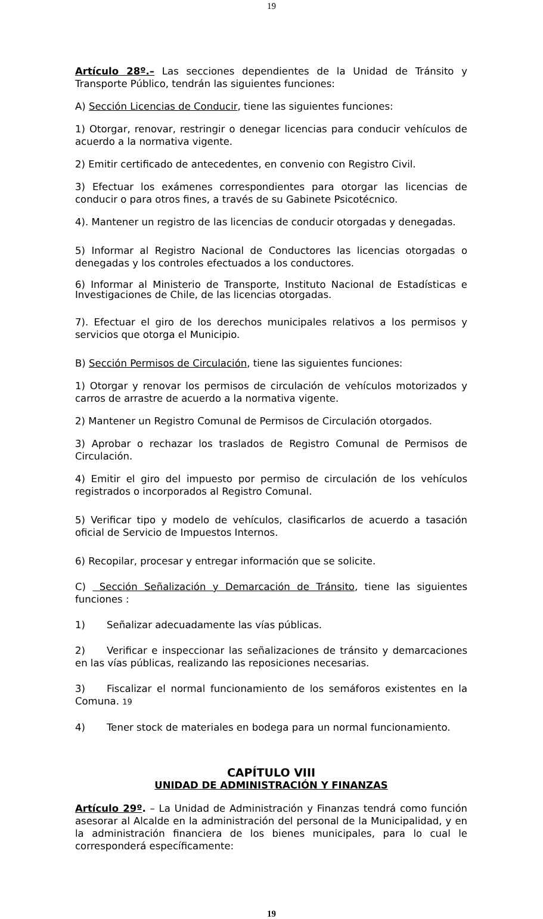19
Artículo 28º.– Las secciones dependientes de la Unidad de Tránsito y Transporte Público, tendrán las siguientes funciones:
A) Sección Licencias de Conducir, tiene las siguientes funciones:
1) Otorgar, renovar, restringir o denegar licencias para conducir vehículos de acuerdo a la normativa vigente.
2) Emitir certificado de antecedentes, en convenio con Registro Civil.
3) Efectuar los exámenes correspondientes para otorgar las licencias de conducir o para otros fines, a través de su Gabinete Psicotécnico.
4). Mantener un registro de las licencias de conducir otorgadas y denegadas.
5) Informar al Registro Nacional de Conductores las licencias otorgadas o denegadas y los controles efectuados a los conductores.
6) Informar al Ministerio de Transporte, Instituto Nacional de Estadísticas e Investigaciones de Chile, de las licencias otorgadas.
7). Efectuar el giro de los derechos municipales relativos a los permisos y servicios que otorga el Municipio.
B) Sección Permisos de Circulación, tiene las siguientes funciones:
1) Otorgar y renovar los permisos de circulación de vehículos motorizados y carros de arrastre de acuerdo a la normativa vigente.
2) Mantener un Registro Comunal de Permisos de Circulación otorgados.
3) Aprobar o rechazar los traslados de Registro Comunal de Permisos de Circulación.
4) Emitir el giro del impuesto por permiso de circulación de los vehículos registrados o incorporados al Registro Comunal.
5) Verificar tipo y modelo de vehículos, clasificarlos de acuerdo a tasación oficial de Servicio de Impuestos Internos.
6) Recopilar, procesar y entregar información que se solicite.
C) Sección Señalización y Demarcación de Tránsito, tiene las siguientes funciones :
1) Señalizar adecuadamente las vías públicas.
2) Verificar e inspeccionar las señalizaciones de tránsito y demarcaciones en las vías públicas, realizando las reposiciones necesarias.
3) Fiscalizar el normal funcionamiento de los semáforos existentes en la Comuna. 19
4) Tener stock de materiales en bodega para un normal funcionamiento.
CAPÍTULO VIII
UNIDAD DE ADMINISTRACIÓN Y FINANZAS
Artículo 29º. – La Unidad de Administración y Finanzas tendrá como función asesorar al Alcalde en la administración del personal de la Municipalidad, y en la administración financiera de los bienes municipales, para lo cual le corresponderá específicamente:
19